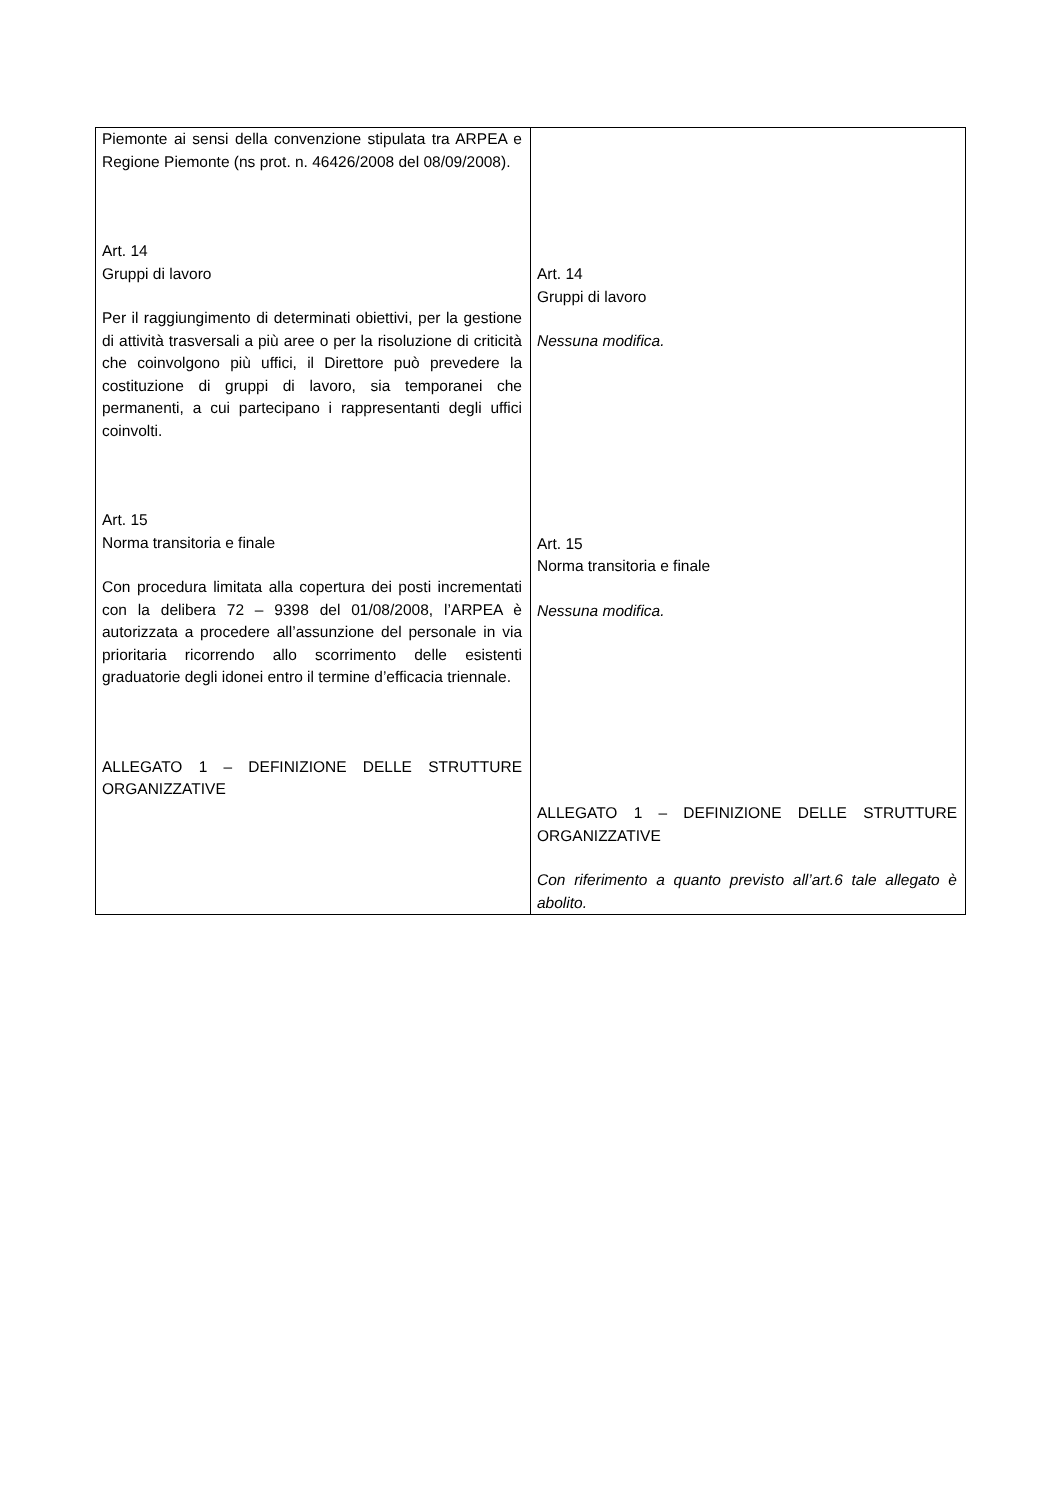| Piemonte ai sensi della convenzione stipulata tra ARPEA e Regione Piemonte (ns prot. n. 46426/2008 del 08/09/2008). Art. 14 Gruppi di lavoro Per il raggiungimento di determinati obiettivi, per la gestione di attività trasversali a più aree o per la risoluzione di criticità che coinvolgono più uffici, il Direttore può prevedere la costituzione di gruppi di lavoro, sia temporanei che permanenti, a cui partecipano i rappresentanti degli uffici coinvolti. Art. 15 Norma transitoria e finale Con procedura limitata alla copertura dei posti incrementati con la delibera 72 – 9398 del 01/08/2008, l’ARPEA è autorizzata a procedere all’assunzione del personale in via prioritaria ricorrendo allo scorrimento delle esistenti graduatorie degli idonei entro il termine d’efficacia triennale. ALLEGATO 1 – DEFINIZIONE DELLE STRUTTURE ORGANIZZATIVE | Art. 14 Gruppi di lavoro Nessuna modifica. Art. 15 Norma transitoria e finale Nessuna modifica. ALLEGATO 1 – DEFINIZIONE DELLE STRUTTURE ORGANIZZATIVE Con riferimento a quanto previsto all’art.6 tale allegato è abolito. |